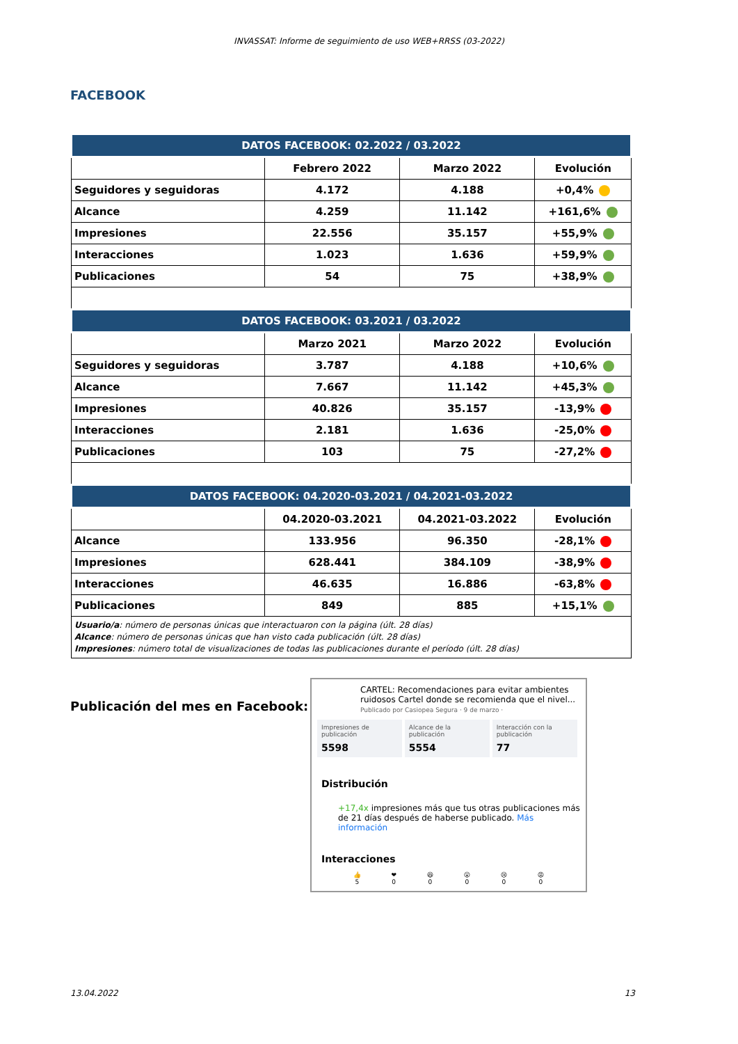INVASSAT: Informe de seguimiento de uso WEB+RRSS (03-2022)
FACEBOOK
| DATOS FACEBOOK: 02.2022 / 03.2022 | | | |
| --- | --- | --- | --- |
| | Febrero 2022 | Marzo 2022 | Evolución |
| Seguidores y seguidoras | 4.172 | 4.188 | +0,4% |
| Alcance | 4.259 | 11.142 | +161,6% |
| Impresiones | 22.556 | 35.157 | +55,9% |
| Interacciones | 1.023 | 1.636 | +59,9% |
| Publicaciones | 54 | 75 | +38,9% |
| DATOS FACEBOOK: 03.2021 / 03.2022 | | | |
| | Marzo 2021 | Marzo 2022 | Evolución |
| Seguidores y seguidoras | 3.787 | 4.188 | +10,6% |
| Alcance | 7.667 | 11.142 | +45,3% |
| Impresiones | 40.826 | 35.157 | -13,9% |
| Interacciones | 2.181 | 1.636 | -25,0% |
| Publicaciones | 103 | 75 | -27,2% |
| DATOS FACEBOOK: 04.2020-03.2021 / 04.2021-03.2022 | | | |
| | 04.2020-03.2021 | 04.2021-03.2022 | Evolución |
| Alcance | 133.956 | 96.350 | -28,1% |
| Impresiones | 628.441 | 384.109 | -38,9% |
| Interacciones | 46.635 | 16.886 | -63,8% |
| Publicaciones | 849 | 885 | +15,1% |
| Usuario/a : número de personas únicas que interactuaron con la página (últ. 28 días) Alcance : número de personas únicas que han visto cada publicación (últ. 28 días) Impresiones : número total de visualizaciones de todas las publicaciones durante el período (últ. 28 días) | | | |
Publicación del mes en Facebook:
CARTEL: Recomendaciones para evitar ambientes ruidosos Cartel donde se recomienda que el nivel...
Publicado por Casiopea Segura · 9 de marzo ·
Impresiones de publicación 5598 Alcance de la publicación 5554 Interacción con la publicación 77
Distribución
+17,4x impresiones más que tus otras publicaciones más de 21 días después de haberse publicado. Más información
Interacciones
👍
5 ❤
0 😆
0 😮
0 😢
0 😡
0
13.04.2022 13